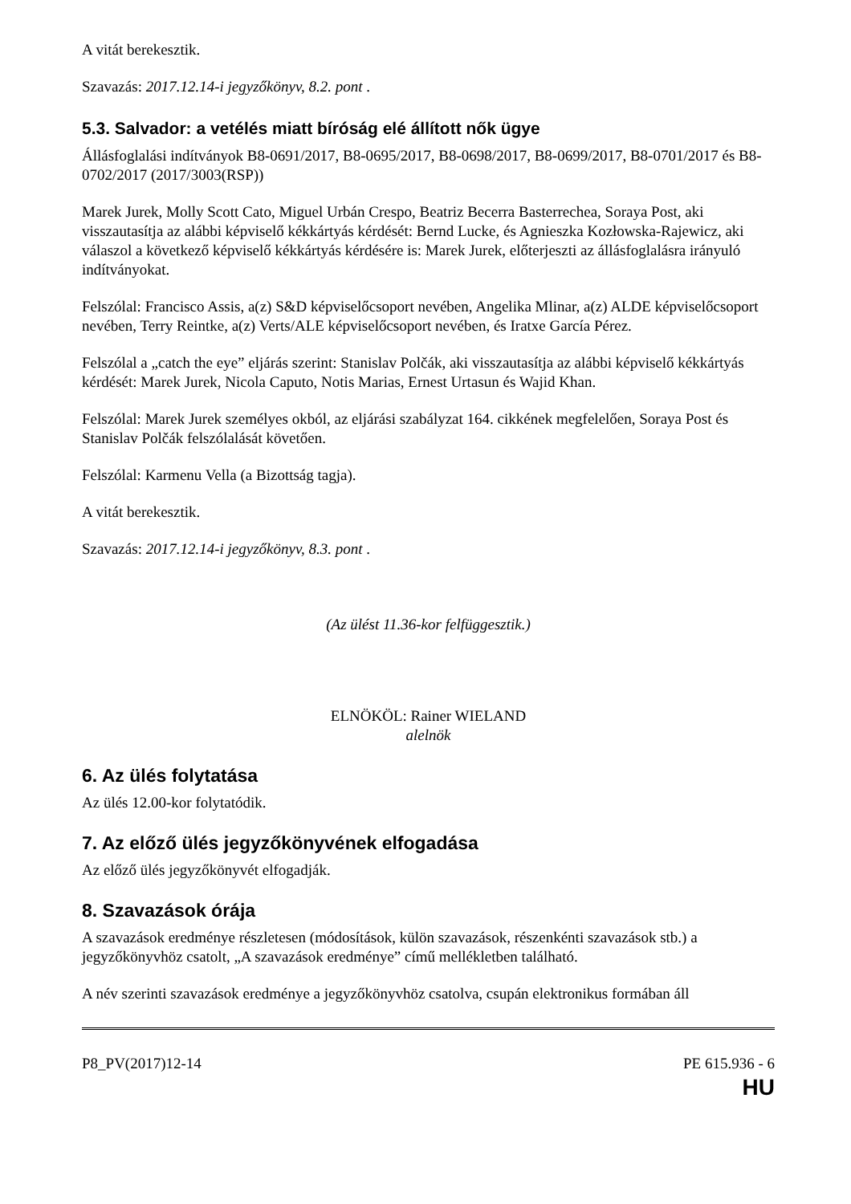A vitát berekesztik.
Szavazás: 2017.12.14-i jegyzőkönyv, 8.2. pont .
5.3. Salvador: a vetélés miatt bíróság elé állított nők ügye
Állásfoglalási indítványok B8-0691/2017, B8-0695/2017, B8-0698/2017, B8-0699/2017, B8-0701/2017 és B8-0702/2017 (2017/3003(RSP))
Marek Jurek, Molly Scott Cato, Miguel Urbán Crespo, Beatriz Becerra Basterrechea, Soraya Post, aki visszautasítja az alábbi képviselő kékkártyás kérdését: Bernd Lucke, és Agnieszka Kozłowska-Rajewicz, aki válaszol a következő képviselő kékkártyás kérdésére is: Marek Jurek, előterjeszti az állásfoglalásra irányuló indítványokat.
Felszólal: Francisco Assis, a(z) S&D képviselőcsoport nevében, Angelika Mlinar, a(z) ALDE képviselőcsoport nevében, Terry Reintke, a(z) Verts/ALE képviselőcsoport nevében, és Iratxe García Pérez.
Felszólal a „catch the eye” eljárás szerint: Stanislav Polčák, aki visszautasítja az alábbi képviselő kékkártyás kérdését: Marek Jurek, Nicola Caputo, Notis Marias, Ernest Urtasun és Wajid Khan.
Felszólal: Marek Jurek személyes okból, az eljárási szabályzat 164. cikkének megfelelően, Soraya Post és Stanislav Polčák felszólalását követően.
Felszólal: Karmenu Vella (a Bizottság tagja).
A vitát berekesztik.
Szavazás: 2017.12.14-i jegyzőkönyv, 8.3. pont .
(Az ülést 11.36-kor felfüggesztik.)
ELNÖKÖL: Rainer WIELAND
alelnök
6. Az ülés folytatása
Az ülés 12.00-kor folytatódik.
7. Az előző ülés jegyzőkönyvének elfogadása
Az előző ülés jegyzőkönyvét elfogadják.
8. Szavazások órája
A szavazások eredménye részletesen (módosítások, külön szavazások, részenkénti szavazások stb.) a jegyzőkönyvhöz csatolt, „A szavazások eredménye” című mellékletben található.
A név szerinti szavazások eredménye a jegyzőkönyvhöz csatolva, csupán elektronikus formában áll
P8_PV(2017)12-14 PE 615.936 - 6
HU